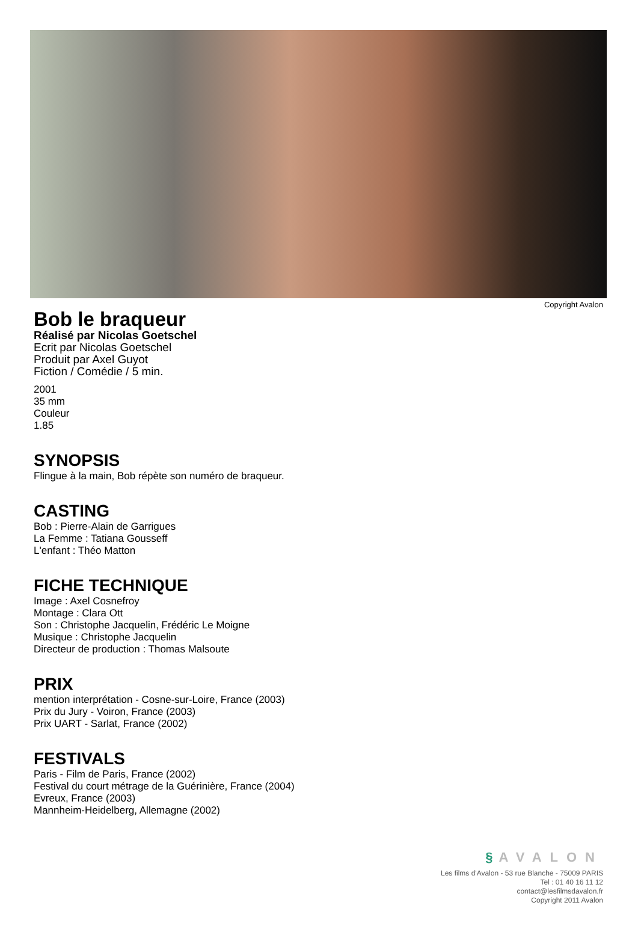Copyright Avalon
Bob le braqueur
Réalisé par Nicolas Goetschel
Ecrit par Nicolas Goetschel
Produit par Axel Guyot
Fiction / Comédie / 5 min.
2001
35 mm
Couleur
1.85
SYNOPSIS
Flingue à la main, Bob répète son numéro de braqueur.
CASTING
Bob : Pierre-Alain de Garrigues
La Femme : Tatiana Gousseff
L'enfant : Théo Matton
FICHE TECHNIQUE
Image : Axel Cosnefroy
Montage : Clara Ott
Son : Christophe Jacquelin, Frédéric Le Moigne
Musique : Christophe Jacquelin
Directeur de production : Thomas Malsoute
PRIX
mention interprétation - Cosne-sur-Loire, France (2003)
Prix du Jury - Voiron, France (2003)
Prix UART - Sarlat, France (2002)
FESTIVALS
Paris - Film de Paris, France (2002)
Festival du court métrage de la Guérinière, France (2004)
Evreux, France (2003)
Mannheim-Heidelberg, Allemagne (2002)
§ AVALON
Les films d'Avalon - 53 rue Blanche - 75009 PARIS
Tel : 01 40 16 11 12
contact@lesfilmsdavalon.fr
Copyright 2011 Avalon